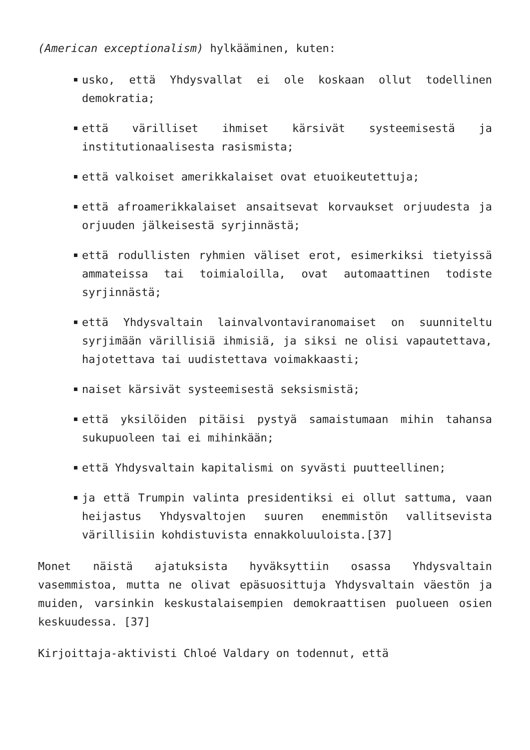(American exceptionalism) hylkääminen, kuten:
usko, että Yhdysvallat ei ole koskaan ollut todellinen demokratia;
että värilliset ihmiset kärsivät systeemisestä ja institutionaalisesta rasismista;
että valkoiset amerikkalaiset ovat etuoikeutettuja;
että afroamerikkalaiset ansaitsevat korvaukset orjuudesta ja orjuuden jälkeisestä syrjinnästä;
että rodullisten ryhmien väliset erot, esimerkiksi tietyissä ammateissa tai toimialoilla, ovat automaattinen todiste syrjinnästä;
että Yhdysvaltain lainvalvontaviranomaiset on suunniteltu syrjimään värillisiä ihmisiä, ja siksi ne olisi vapautettava, hajotettava tai uudistettava voimakkaasti;
naiset kärsivät systeemisestä seksismistä;
että yksilöiden pitäisi pystyä samaistumaan mihin tahansa sukupuoleen tai ei mihinkään;
että Yhdysvaltain kapitalismi on syvästi puutteellinen;
ja että Trumpin valinta presidentiksi ei ollut sattuma, vaan heijastus Yhdysvaltojen suuren enemmistön vallitsevista värillisiin kohdistuvista ennakkoluuloista.[37]
Monet näistä ajatuksista hyväksyttiin osassa Yhdysvaltain vasemmistoa, mutta ne olivat epäsuosittuja Yhdysvaltain väestön ja muiden, varsinkin keskustalaisempien demokraattisen puolueen osien keskuudessa. [37]
Kirjoittaja-aktivisti Chloé Valdary on todennut, että